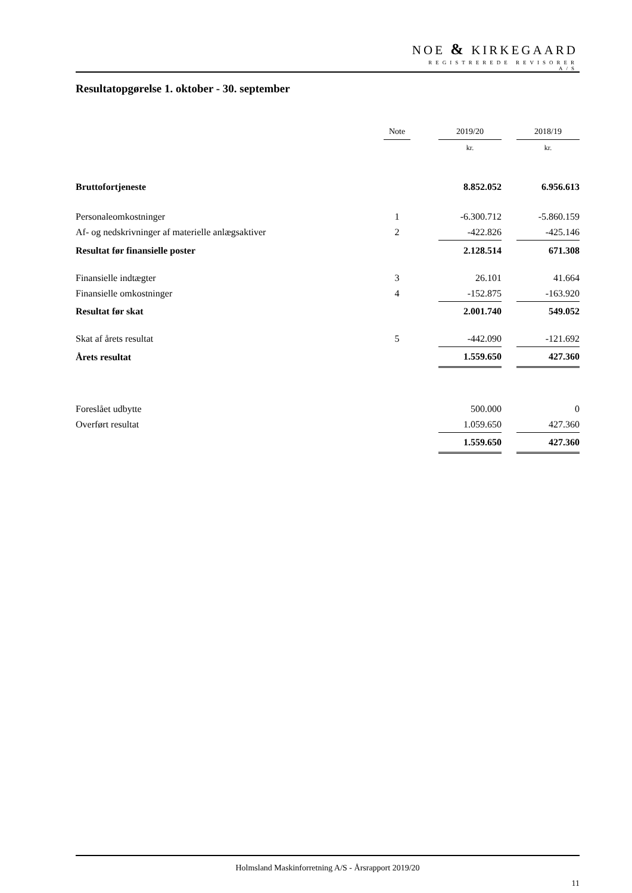NOE & KIRKEGAARD
REGISTREREDE REVISORER A/S
Resultatopgørelse 1. oktober - 30. september
| | Note | | 2019/20 | | 2018/19 |
| | | | kr. | | kr. |
| Bruttofortjeneste | | | 8.852.052 | | 6.956.613 |
| Personaleomkostninger | 1 | | -6.300.712 | | -5.860.159 |
| Af- og nedskrivninger af materielle anlægsaktiver | 2 | | -422.826 | | -425.146 |
| Resultat før finansielle poster | | | 2.128.514 | | 671.308 |
| Finansielle indtægter | 3 | | 26.101 | | 41.664 |
| Finansielle omkostninger | 4 | | -152.875 | | -163.920 |
| Resultat før skat | | | 2.001.740 | | 549.052 |
| Skat af årets resultat | 5 | | -442.090 | | -121.692 |
| Årets resultat | | | 1.559.650 | | 427.360 |
| Foreslået udbytte | | | 500.000 | | 0 |
| Overført resultat | | | 1.059.650 | | 427.360 |
| | | | 1.559.650 | | 427.360 |
Holmsland Maskinforretning A/S - Årsrapport 2019/20
11